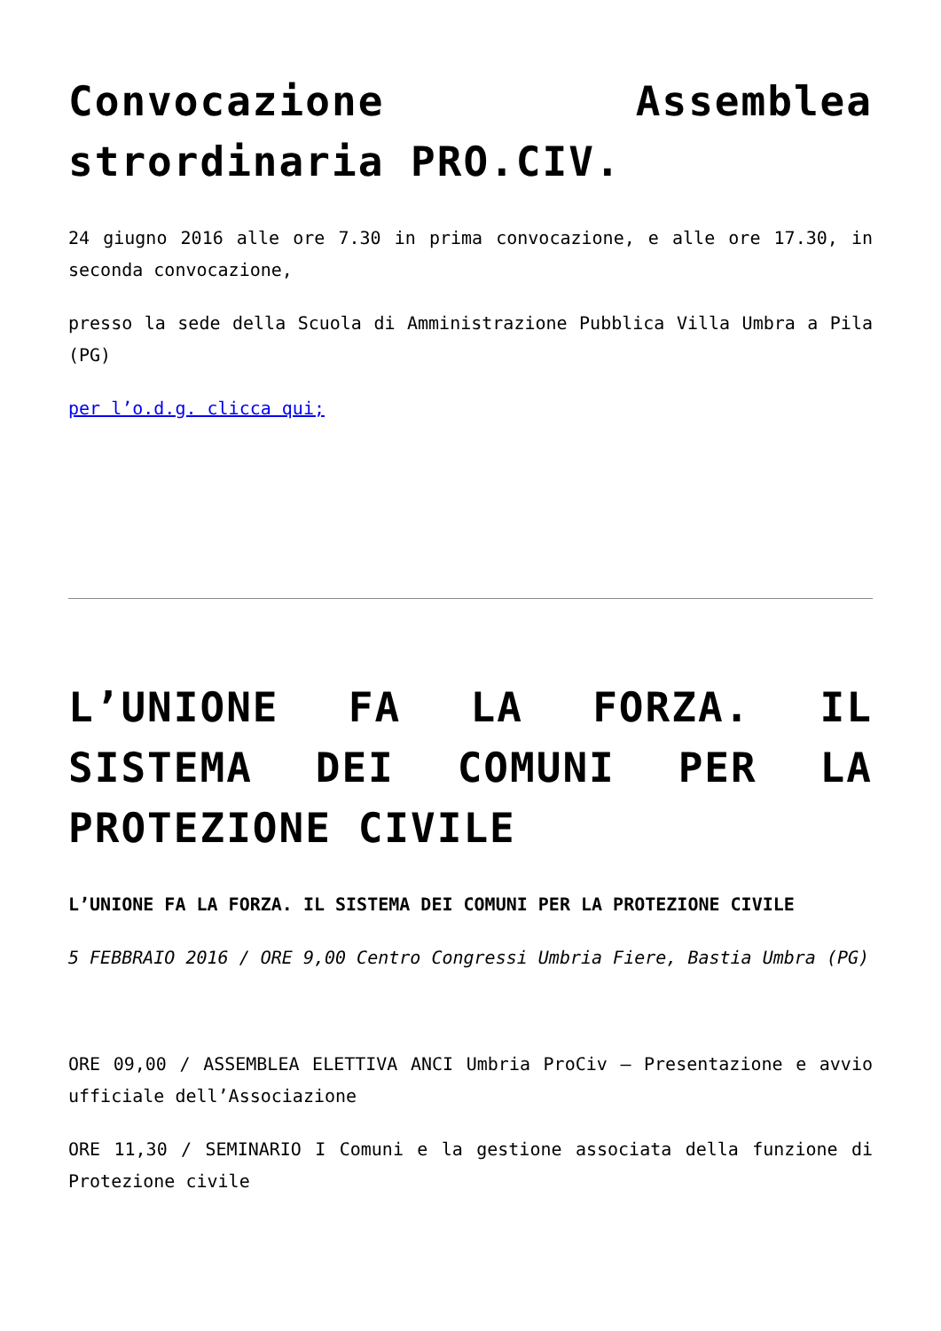Convocazione Assemblea strordinaria PRO.CIV.
24 giugno 2016 alle ore 7.30 in prima convocazione, e alle ore 17.30, in seconda convocazione,
presso la sede della Scuola di Amministrazione Pubblica Villa Umbra a Pila (PG)
per l’o.d.g. clicca qui;
L’UNIONE FA LA FORZA. IL SISTEMA DEI COMUNI PER LA PROTEZIONE CIVILE
L’UNIONE FA LA FORZA. IL SISTEMA DEI COMUNI PER LA PROTEZIONE CIVILE
5 FEBBRAIO 2016 / ORE 9,00 Centro Congressi Umbria Fiere, Bastia Umbra (PG)
ORE 09,00 / ASSEMBLEA ELETTIVA ANCI Umbria ProCiv – Presentazione e avvio ufficiale dell’Associazione
ORE 11,30 / SEMINARIO I Comuni e la gestione associata della funzione di Protezione civile